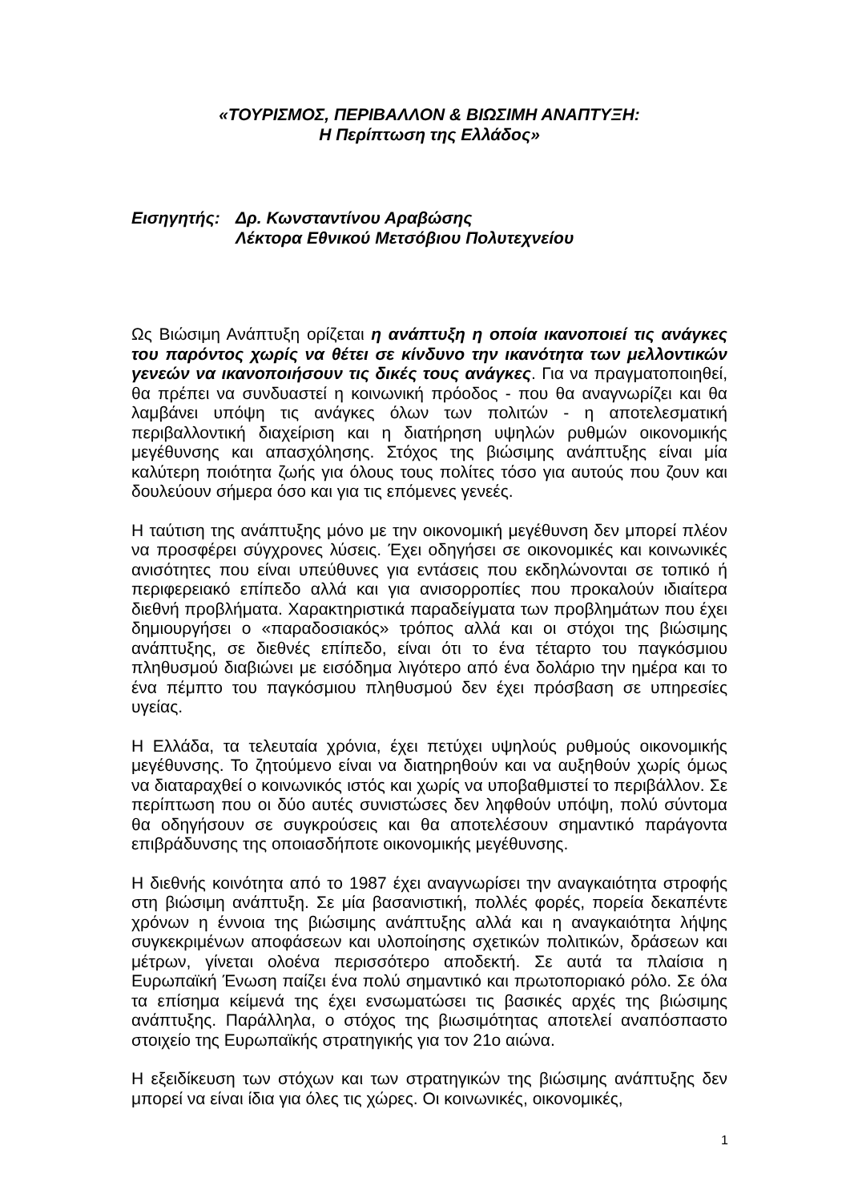«ΤΟΥΡΙΣΜΟΣ, ΠΕΡΙΒΑΛΛΟΝ & ΒΙΩΣΙΜΗ ΑΝΑΠΤΥΞΗ:
Η Περίπτωση της Ελλάδος»
Εισηγητής: Δρ. Κωνσταντίνου Αραβώσης
Λέκτορα Εθνικού Μετσόβιου Πολυτεχνείου
Ως Βιώσιμη Ανάπτυξη ορίζεται η ανάπτυξη η οποία ικανοποιεί τις ανάγκες του παρόντος χωρίς να θέτει σε κίνδυνο την ικανότητα των μελλοντικών γενεών να ικανοποιήσουν τις δικές τους ανάγκες. Για να πραγματοποιηθεί, θα πρέπει να συνδυαστεί η κοινωνική πρόοδος - που θα αναγνωρίζει και θα λαμβάνει υπόψη τις ανάγκες όλων των πολιτών - η αποτελεσματική περιβαλλοντική διαχείριση και η διατήρηση υψηλών ρυθμών οικονομικής μεγέθυνσης και απασχόλησης. Στόχος της βιώσιμης ανάπτυξης είναι μία καλύτερη ποιότητα ζωής για όλους τους πολίτες τόσο για αυτούς που ζουν και δουλεύουν σήμερα όσο και για τις επόμενες γενεές.
Η ταύτιση της ανάπτυξης μόνο με την οικονομική μεγέθυνση δεν μπορεί πλέον να προσφέρει σύγχρονες λύσεις. Έχει οδηγήσει σε οικονομικές και κοινωνικές ανισότητες που είναι υπεύθυνες για εντάσεις που εκδηλώνονται σε τοπικό ή περιφερειακό επίπεδο αλλά και για ανισορροπίες που προκαλούν ιδιαίτερα διεθνή προβλήματα. Χαρακτηριστικά παραδείγματα των προβλημάτων που έχει δημιουργήσει ο «παραδοσιακός» τρόπος αλλά και οι στόχοι της βιώσιμης ανάπτυξης, σε διεθνές επίπεδο, είναι ότι το ένα τέταρτο του παγκόσμιου πληθυσμού διαβιώνει με εισόδημα λιγότερο από ένα δολάριο την ημέρα και το ένα πέμπτο του παγκόσμιου πληθυσμού δεν έχει πρόσβαση σε υπηρεσίες υγείας.
Η Ελλάδα, τα τελευταία χρόνια, έχει πετύχει υψηλούς ρυθμούς οικονομικής μεγέθυνσης. Το ζητούμενο είναι να διατηρηθούν και να αυξηθούν χωρίς όμως να διαταραχθεί ο κοινωνικός ιστός και χωρίς να υποβαθμιστεί το περιβάλλον. Σε περίπτωση που οι δύο αυτές συνιστώσες δεν ληφθούν υπόψη, πολύ σύντομα θα οδηγήσουν σε συγκρούσεις και θα αποτελέσουν σημαντικό παράγοντα επιβράδυνσης της οποιασδήποτε οικονομικής μεγέθυνσης.
Η διεθνής κοινότητα από το 1987 έχει αναγνωρίσει την αναγκαιότητα στροφής στη βιώσιμη ανάπτυξη. Σε μία βασανιστική, πολλές φορές, πορεία δεκαπέντε χρόνων η έννοια της βιώσιμης ανάπτυξης αλλά και η αναγκαιότητα λήψης συγκεκριμένων αποφάσεων και υλοποίησης σχετικών πολιτικών, δράσεων και μέτρων, γίνεται ολοένα περισσότερο αποδεκτή. Σε αυτά τα πλαίσια η Ευρωπαϊκή Ένωση παίζει ένα πολύ σημαντικό και πρωτοποριακό ρόλο. Σε όλα τα επίσημα κείμενά της έχει ενσωματώσει τις βασικές αρχές της βιώσιμης ανάπτυξης. Παράλληλα, ο στόχος της βιωσιμότητας αποτελεί αναπόσπαστο στοιχείο της Ευρωπαϊκής στρατηγικής για τον 21ο αιώνα.
Η εξειδίκευση των στόχων και των στρατηγικών της βιώσιμης ανάπτυξης δεν μπορεί να είναι ίδια για όλες τις χώρες. Οι κοινωνικές, οικονομικές,
1